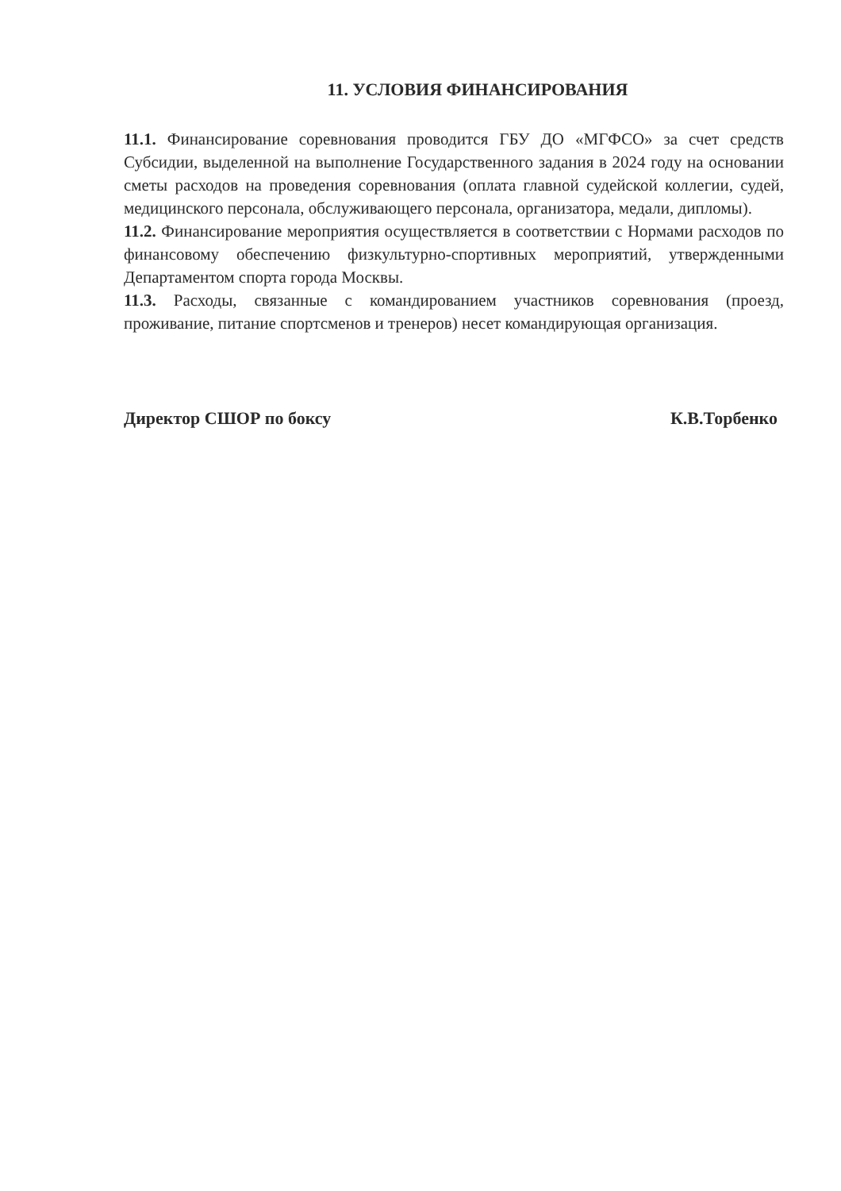11. УСЛОВИЯ ФИНАНСИРОВАНИЯ
11.1. Финансирование соревнования проводится ГБУ ДО «МГФСО» за счет средств Субсидии, выделенной на выполнение Государственного задания в 2024 году на основании сметы расходов на проведения соревнования (оплата главной судейской коллегии, судей, медицинского персонала, обслуживающего персонала, организатора, медали, дипломы).
11.2. Финансирование мероприятия осуществляется в соответствии с Нормами расходов по финансовому обеспечению физкультурно-спортивных мероприятий, утвержденными Департаментом спорта города Москвы.
11.3. Расходы, связанные с командированием участников соревнования (проезд, проживание, питание спортсменов и тренеров) несет командирующая организация.
Директор СШОР по боксу К.В.Торбенко